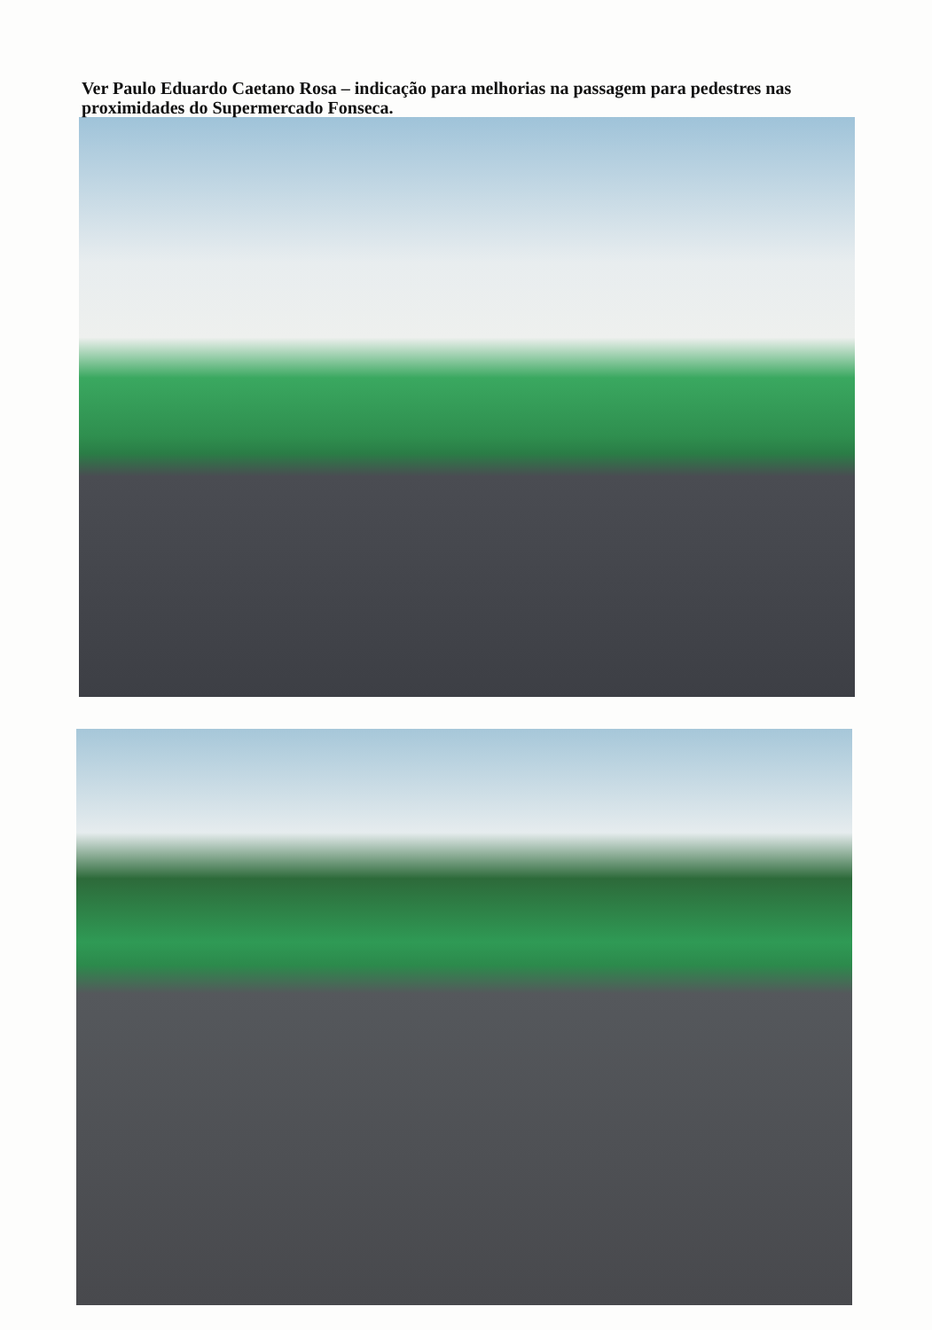Ver Paulo Eduardo Caetano Rosa – indicação para melhorias na passagem para pedestres nas proximidades do Supermercado Fonseca.